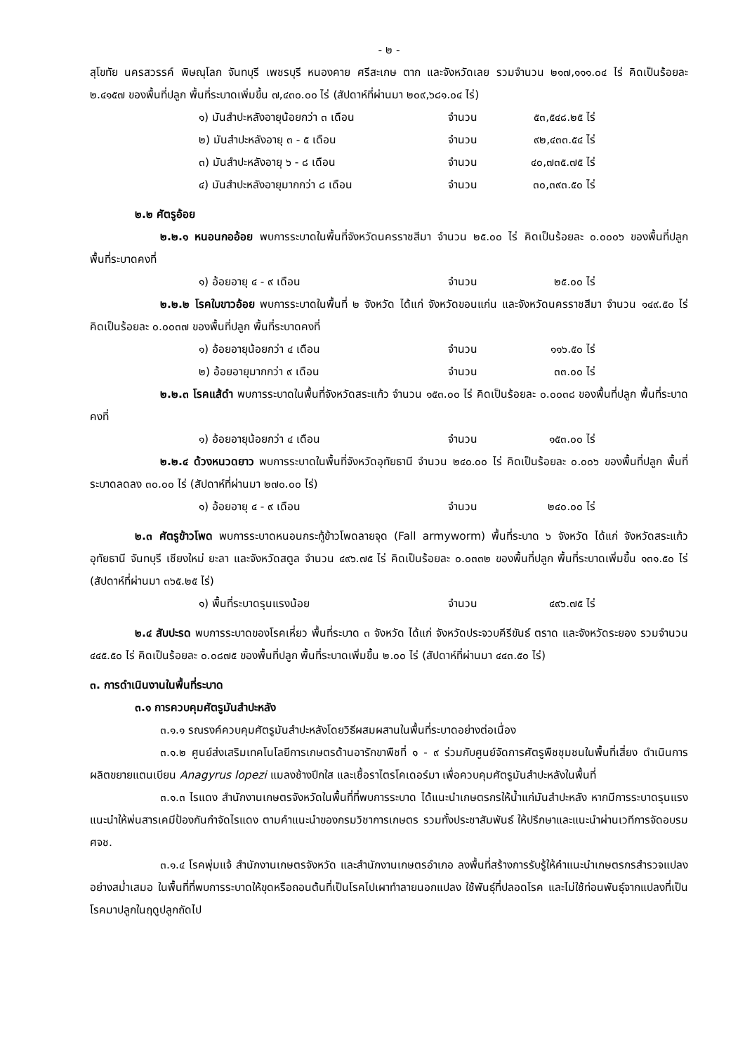- ๒ -
สุโขทัย นครสวรรค์ พิษณุโลก จันทบุรี เพชรบุรี หนองคาย ศรีสะเกษ ตาก และจังหวัดเลย รวมจำนวน ๒๑๗,๑๑๑.๐๔ ไร่ คิดเป็นร้อยละ ๒.๔๑๕๗ ของพื้นที่ปลูก พื้นที่ระบาดเพิ่มขึ้น ๗,๔๓๐.๐๐ ไร่ (สัปดาห์ที่ผ่านมา ๒๐๙,๖๘๑.๐๔ ไร่)
๑) มันสำปะหลังอายุน้อยกว่า ๓ เดือน จำนวน ๕๓,๕๔๘.๒๕ ไร่
๒) มันสำปะหลังอายุ ๓ - ๕ เดือน จำนวน ๙๒,๔๓๓.๕๔ ไร่
๓) มันสำปะหลังอายุ ๖ - ๘ เดือน จำนวน ๔๐,๗๓๕.๗๕ ไร่
๔) มันสำปะหลังอายุมากกว่า ๘ เดือน จำนวน ๓๐,๓๙๓.๕๐ ไร่
๒.๒ ศัตรูอ้อย
๒.๒.๑ หนอนกออ้อย พบการระบาดในพื้นที่จังหวัดนครราชสีมา จำนวน ๒๕.๐๐ ไร่ คิดเป็นร้อยละ ๐.๐๐๐๖ ของพื้นที่ปลูก พื้นที่ระบาดคงที่
๑) อ้อยอายุ ๔ - ๙ เดือน จำนวน ๒๕.๐๐ ไร่
๒.๒.๒ โรคใบขาวอ้อย พบการระบาดในพื้นที่ ๒ จังหวัด ได้แก่ จังหวัดขอนแก่น และจังหวัดนครราชสีมา จำนวน ๑๔๙.๕๐ ไร่ คิดเป็นร้อยละ ๐.๐๐๓๗ ของพื้นที่ปลูก พื้นที่ระบาดคงที่
๑) อ้อยอายุน้อยกว่า ๔ เดือน จำนวน ๑๑๖.๕๐ ไร่
๒) อ้อยอายุมากกว่า ๙ เดือน จำนวน ๓๓.๐๐ ไร่
๒.๒.๓ โรคแส้ดำ พบการระบาดในพื้นที่จังหวัดสระแก้ว จำนวน ๑๕๓.๐๐ ไร่ คิดเป็นร้อยละ ๐.๐๐๓๘ ของพื้นที่ปลูก พื้นที่ระบาดคงที่
๑) อ้อยอายุน้อยกว่า ๔ เดือน จำนวน ๑๕๓.๐๐ ไร่
๒.๒.๔ ด้วงหนวดยาว พบการระบาดในพื้นที่จังหวัดอุทัยธานี จำนวน ๒๔๐.๐๐ ไร่ คิดเป็นร้อยละ ๐.๐๐๖ ของพื้นที่ปลูก พื้นที่ระบาดลดลง ๓๐.๐๐ ไร่ (สัปดาห์ที่ผ่านมา ๒๗๐.๐๐ ไร่)
๑) อ้อยอายุ ๔ - ๙ เดือน จำนวน ๒๔๐.๐๐ ไร่
๒.๓ ศัตรูข้าวโพด พบการระบาดหนอนกระทู้ข้าวโพดลายจุด (Fall armyworm) พื้นที่ระบาด ๖ จังหวัด ได้แก่ จังหวัดสระแก้ว อุทัยธานี จันทบุรี เชียงใหม่ ยะลา และจังหวัดสตูล จำนวน ๔๙๖.๗๕ ไร่ คิดเป็นร้อยละ ๐.๐๓๓๒ ของพื้นที่ปลูก พื้นที่ระบาดเพิ่มขึ้น ๑๓๑.๕๐ ไร่ (สัปดาห์ที่ผ่านมา ๓๖๕.๒๕ ไร่)
๑) พื้นที่ระบาดรุนแรงน้อย จำนวน ๔๙๖.๗๕ ไร่
๒.๔ สับปะรด พบการระบาดของโรคเหี่ยว พื้นที่ระบาด ๓ จังหวัด ได้แก่ จังหวัดประจวบคีรีขันธ์ ตราด และจังหวัดระยอง รวมจำนวน ๔๔๕.๕๐ ไร่ คิดเป็นร้อยละ ๐.๐๘๗๕ ของพื้นที่ปลูก พื้นที่ระบาดเพิ่มขึ้น ๒.๐๐ ไร่ (สัปดาห์ที่ผ่านมา ๔๔๓.๕๐ ไร่)
๓. การดำเนินงานในพื้นที่ระบาด
๓.๑ การควบคุมศัตรูมันสำปะหลัง
๓.๑.๑ รณรงค์ควบคุมศัตรูมันสำปะหลังโดยวิธีผสมผสานในพื้นที่ระบาดอย่างต่อเนื่อง
๓.๑.๒ ศูนย์ส่งเสริมเทคโนโลยีการเกษตรด้านอารักขาพืชที่ ๑ - ๙ ร่วมกับศูนย์จัดการศัตรูพืชชุมชนในพื้นที่เสี่ยง ดำเนินการผลิตขยายแตนเบียน Anagyrus lopezi แมลงช้างปีกใส และเชื้อราไตรโคเดอร์มา เพื่อควบคุมศัตรูมันสำปะหลังในพื้นที่
๓.๑.๓ ไรแดง สำนักงานเกษตรจังหวัดในพื้นที่ที่พบการระบาด ได้แนะนำเกษตรกรให้น้ำแก่มันสำปะหลัง หากมีการระบาดรุนแรง แนะนำให้พ่นสารเคมีป้องกันกำจัดไรแดง ตามคำแนะนำของกรมวิชาการเกษตร รวมทั้งประชาสัมพันธ์ ให้ปรึกษาและแนะนำผ่านเวทีการจัดอบรม ศจช.
๓.๑.๔ โรคพุ่มแจ้ สำนักงานเกษตรจังหวัด และสำนักงานเกษตรอำเภอ ลงพื้นที่สร้างการรับรู้ให้คำแนะนำเกษตรกรสำรวจแปลงอย่างสม่ำเสมอ ในพื้นที่ที่พบการระบาดให้ขุดหรือถอนต้นที่เป็นโรคไปเผาทำลายนอกแปลง ใช้พันธุ์ที่ปลอดโรค และไม่ใช้ท่อนพันธุ์จากแปลงที่เป็นโรคมาปลูกในฤดูปลูกถัดไป